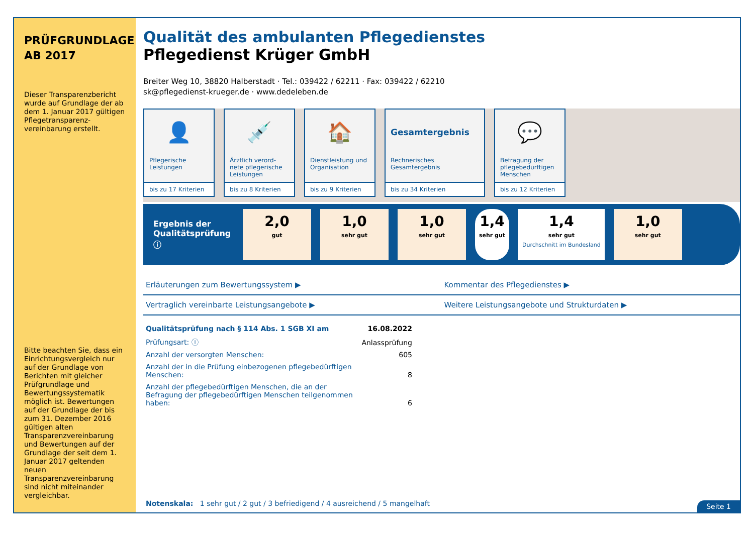PRÜFGRUNDLAGE AB 2017
Dieser Transparenzbericht wurde auf Grundlage der ab dem 1. Januar 2017 gültigen Pflegetransparenz-vereinbarung erstellt.
Bitte beachten Sie, dass ein Einrichtungsvergleich nur auf der Grundlage von Berichten mit gleicher Prüfgrundlage und Bewertungssystematik möglich ist. Bewertungen auf der Grundlage der bis zum 31. Dezember 2016 gültigen alten Transparenzvereinbarung und Bewertungen auf der Grundlage der seit dem 1. Januar 2017 geltenden neuen Transparenzvereinbarung sind nicht miteinander vergleichbar.
Qualität des ambulanten Pflegedienstes
Pflegedienst Krüger GmbH
Breiter Weg 10, 38820 Halberstadt · Tel.: 039422 / 62211 · Fax: 039422 / 62210
sk@pflegedienst-krueger.de · www.dedeleben.de
👤
Pflegerische Leistungen
bis zu 17 Kriterien
💉
Ärztlich verord-nete pflegerische Leistungen
bis zu 8 Kriterien
🏠
Dienstleistung und Organisation
bis zu 9 Kriterien
Gesamtergebnis
Rechnerisches Gesamtergebnis
bis zu 34 Kriterien
💬
Befragung der pflegebedürftigen Menschen
bis zu 12 Kriterien
Ergebnis der Qualitätsprüfung ⓘ
2,0
gut
1,0
sehr gut
1,0
sehr gut
1,4
sehr gut
1,4
sehr gut
Durchschnitt im Bundesland
1,0
sehr gut
Erläuterungen zum Bewertungssystem ▶
Kommentar des Pflegedienstes ▶
Vertraglich vereinbarte Leistungsangebote ▶
Weitere Leistungsangebote und Strukturdaten ▶
| Qualitätsprüfung nach § 114 Abs. 1 SGB XI am | 16.08.2022 |
| Prüfungsart: ⓘ | Anlassprüfung |
| Anzahl der versorgten Menschen: | 605 |
| Anzahl der in die Prüfung einbezogenen pflegebedürftigen Menschen: | 8 |
| Anzahl der pflegebedürftigen Menschen, die an der Befragung der pflegebedürftigen Menschen teilgenommen haben: | 6 |
Notenskala: 1 sehr gut / 2 gut / 3 befriedigend / 4 ausreichend / 5 mangelhaft
Seite 1